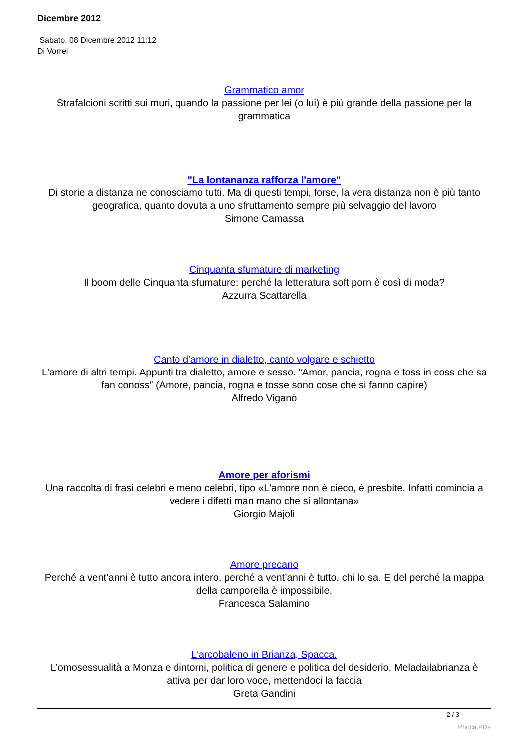Dicembre 2012
Sabato, 08 Dicembre 2012 11:12
Di Vorrei
Grammatico amor
Strafalcioni scritti sui muri, quando la passione per lei (o lui) è più grande della passione per la grammatica
"La lontananza rafforza l'amore"
Di storie a distanza ne conosciamo tutti. Ma di questi tempi, forse, la vera distanza non è più tanto geografica, quanto dovuta a uno sfruttamento sempre più selvaggio del lavoro
Simone Camassa
Cinquanta sfumature di marketing
Il boom delle Cinquanta sfumature: perché la letteratura soft porn è così di moda?
Azzurra Scattarella
Canto d'amore in dialetto, canto volgare e schietto
L'amore di altri tempi. Appunti tra dialetto, amore e sesso. “Amor, pancia, rogna e toss in coss che sa fan conoss” (Amore, pancia, rogna e tosse sono cose che si fanno capire)
Alfredo Viganò
Amore per aforismi
Una raccolta di frasi celebri e meno celebri, tipo «L'amore non è cieco, è presbite. Infatti comincia a vedere i difetti man mano che si allontana»
Giorgio Majoli
Amore precario
Perché a vent’anni è tutto ancora intero, perché a vent’anni è tutto, chi lo sa. E del perché la mappa della camporella è impossibile.
Francesca Salamino
L'arcobaleno in Brianza, Spacca.
L’omosessualità a Monza e dintorni, politica di genere e politica del desiderio. Meladailabrianza è attiva per dar loro voce, mettendoci la faccia
Greta Gandini
2 / 3
Phoca PDF